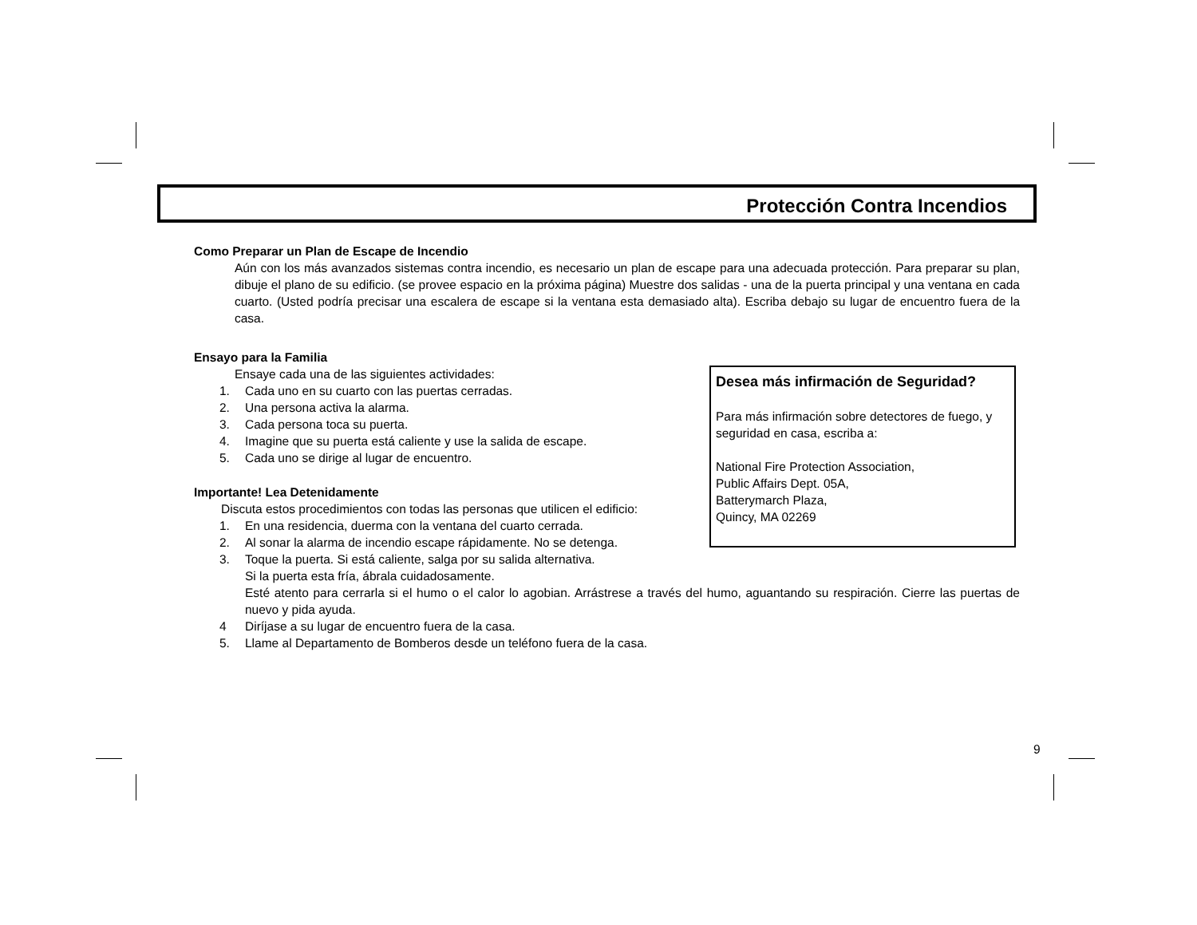Protección Contra Incendios
Como Preparar un Plan de Escape de Incendio
Aún con los más avanzados sistemas contra incendio, es necesario un plan de escape para una adecuada protección. Para preparar su plan, dibuje el plano de su edificio. (se provee espacio en la próxima página) Muestre dos salidas - una de la puerta principal y una ventana en cada cuarto. (Usted podría precisar una escalera de escape si la ventana esta demasiado alta). Escriba debajo su lugar de encuentro fuera de la casa.
Ensayo para la Familia
Ensaye cada una de las siguientes actividades:
1. Cada uno en su cuarto con las puertas cerradas.
2. Una persona activa la alarma.
3. Cada persona toca su puerta.
4. Imagine que su puerta está caliente y use la salida de escape.
5. Cada uno se dirige al lugar de encuentro.
Importante! Lea Detenidamente
Discuta estos procedimientos con todas las personas que utilicen el edificio:
1. En una residencia, duerma con la ventana del cuarto cerrada.
2. Al sonar la alarma de incendio escape rápidamente. No se detenga.
3. Toque la puerta. Si está caliente, salga por su salida alternativa.
Si la puerta esta fría, ábrala cuidadosamente.
Esté atento para cerrarla si el humo o el calor lo agobian. Arrástrese a través del humo, aguantando su respiración. Cierre las puertas de nuevo y pida ayuda.
4 Diríjase a su lugar de encuentro fuera de la casa.
5. Llame al Departamento de Bomberos desde un teléfono fuera de la casa.
Desea más infirmación de Seguridad?
Para más infirmación sobre detectores de fuego, y seguridad en casa, escriba a:
National Fire Protection Association,
Public Affairs Dept. 05A,
Batterymarch Plaza,
Quincy, MA 02269
9